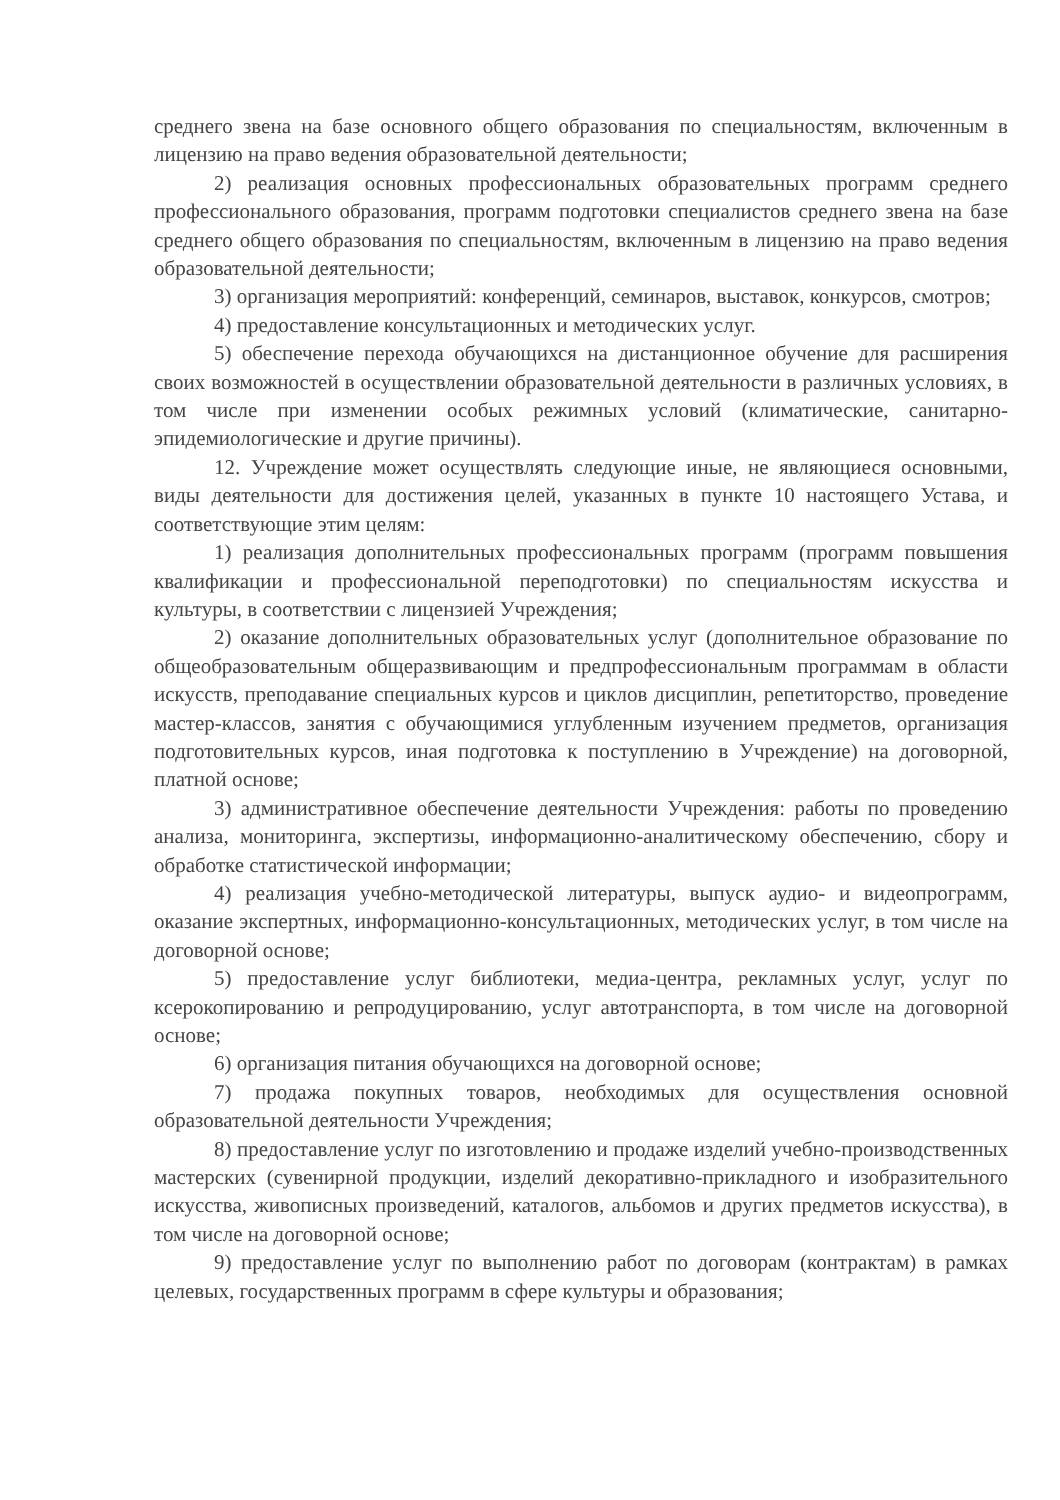среднего звена на базе основного общего образования по специальностям, включенным в лицензию на право ведения образовательной деятельности;
2) реализация основных профессиональных образовательных программ среднего профессионального образования, программ подготовки специалистов среднего звена на базе среднего общего образования по специальностям, включенным в лицензию на право ведения образовательной деятельности;
3) организация мероприятий: конференций, семинаров, выставок, конкурсов, смотров;
4) предоставление консультационных и методических услуг.
5) обеспечение перехода обучающихся на дистанционное обучение для расширения своих возможностей в осуществлении образовательной деятельности в различных условиях, в том числе при изменении особых режимных условий (климатические, санитарно-эпидемиологические и другие причины).
12. Учреждение может осуществлять следующие иные, не являющиеся основными, виды деятельности для достижения целей, указанных в пункте 10 настоящего Устава, и соответствующие этим целям:
1) реализация дополнительных профессиональных программ (программ повышения квалификации и профессиональной переподготовки) по специальностям искусства и культуры, в соответствии с лицензией Учреждения;
2) оказание дополнительных образовательных услуг (дополнительное образование по общеобразовательным общеразвивающим и предпрофессиональным программам в области искусств, преподавание специальных курсов и циклов дисциплин, репетиторство, проведение мастер-классов, занятия с обучающимися углубленным изучением предметов, организация подготовительных курсов, иная подготовка к поступлению в Учреждение) на договорной, платной основе;
3) административное обеспечение деятельности Учреждения: работы по проведению анализа, мониторинга, экспертизы, информационно-аналитическому обеспечению, сбору и обработке статистической информации;
4) реализация учебно-методической литературы, выпуск аудио- и видеопрограмм, оказание экспертных, информационно-консультационных, методических услуг, в том числе на договорной основе;
5) предоставление услуг библиотеки, медиа-центра, рекламных услуг, услуг по ксерокопированию и репродуцированию, услуг автотранспорта, в том числе на договорной основе;
6) организация питания обучающихся на договорной основе;
7) продажа покупных товаров, необходимых для осуществления основной образовательной деятельности Учреждения;
8) предоставление услуг по изготовлению и продаже изделий учебно-производственных мастерских (сувенирной продукции, изделий декоративно-прикладного и изобразительного искусства, живописных произведений, каталогов, альбомов и других предметов искусства), в том числе на договорной основе;
9) предоставление услуг по выполнению работ по договорам (контрактам) в рамках целевых, государственных программ в сфере культуры и образования;